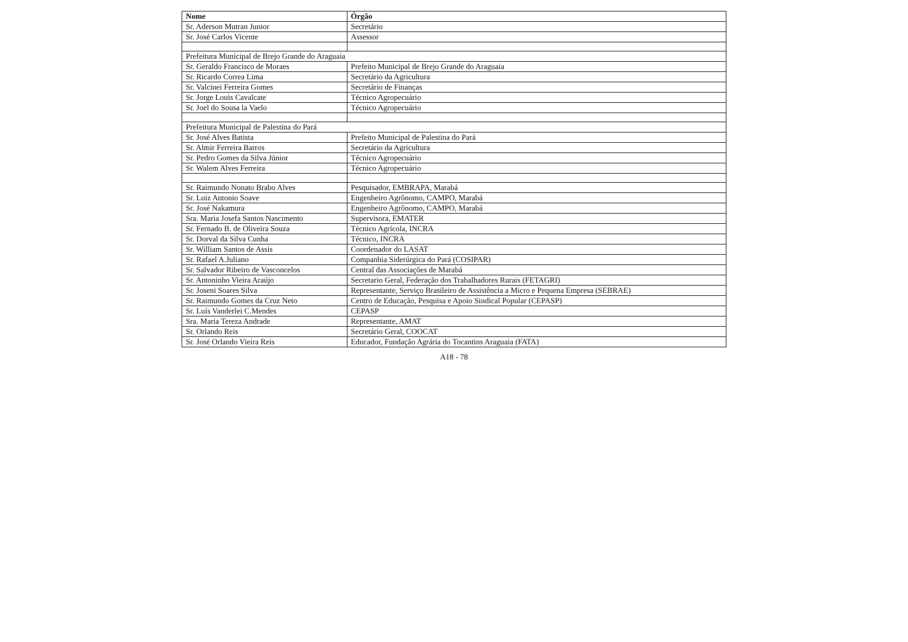| Nome | Órgão |
| --- | --- |
| Sr. Aderson Mutran Junior | Secretário |
| Sr. José Carlos Vicente | Assessor |
| Prefeitura Municipal de Brejo Grande do Araguaia | |
| Sr. Geraldo Francisco de Moraes | Prefeito Municipal de Brejo Grande do Araguaia |
| Sr. Ricardo Correa Lima | Secretário da Agricultura |
| Sr. Valcinei Ferreira Gomes | Secretário de Finanças |
| Sr. Jorge Louis Cavalcate | Técnico Agropecuário |
| Sr. Joel do Sousa la Vaelo | Técnico Agropecuário |
| Prefeitura Municipal de Palestina do Pará | |
| Sr. José Alves Batista | Prefeito Municipal de Palestina do Pará |
| Sr. Almir Ferreira Barros | Secretário da Agricultura |
| Sr. Pedro Gomes da Silva Júnior | Técnico Agropecuário |
| Sr. Walem Alves Ferreira | Técnico Agropecuário |
| Sr. Raimundo Nonato Brabo Alves | Pesquisador, EMBRAPA, Marabá |
| Sr. Luiz Antonio Soave | Engenheiro Agrônomo, CAMPO, Marabá |
| Sr. José Nakamura | Engenheiro Agrônomo, CAMPO, Marabá |
| Sra. Maria Josefa Santos Nascimento | Supervisora, EMATER |
| Sr. Fernado B. de Oliveira Souza | Técnico Agrícola, INCRA |
| Sr. Dorval da Silva Cunha | Técnico, INCRA |
| Sr. William Santos de Assis | Coordenador do LASAT |
| Sr. Rafael A.Juliano | Companhia Siderúrgica do Pará (COSIPAR) |
| Sr. Salvador Ribeiro de Vasconcelos | Central das Associações de Marabá |
| Sr. Antoninho Vieira Araújo | Secretario Geral, Federação dos Trabalhadores Rurais (FETAGRI) |
| Sr. Joseni Soares Silva | Representante, Serviço Brasileiro de Assistência a Micro e Pequena Empresa (SEBRAE) |
| Sr. Raimundo Gomes da Cruz Neto | Centro de Educação, Pesquisa e Apoio Sindical Popular (CEPASP) |
| Sr. Luís Vanderlei C.Mendes | CEPASP |
| Sra. Maria Tereza Andrade | Representante, AMAT |
| Sr. Orlando Reis | Secretário Geral, COOCAT |
| Sr. José Orlando Vieira Reis | Educador, Fundação Agrária do Tocantins Araguaia (FATA) |
A18 - 78